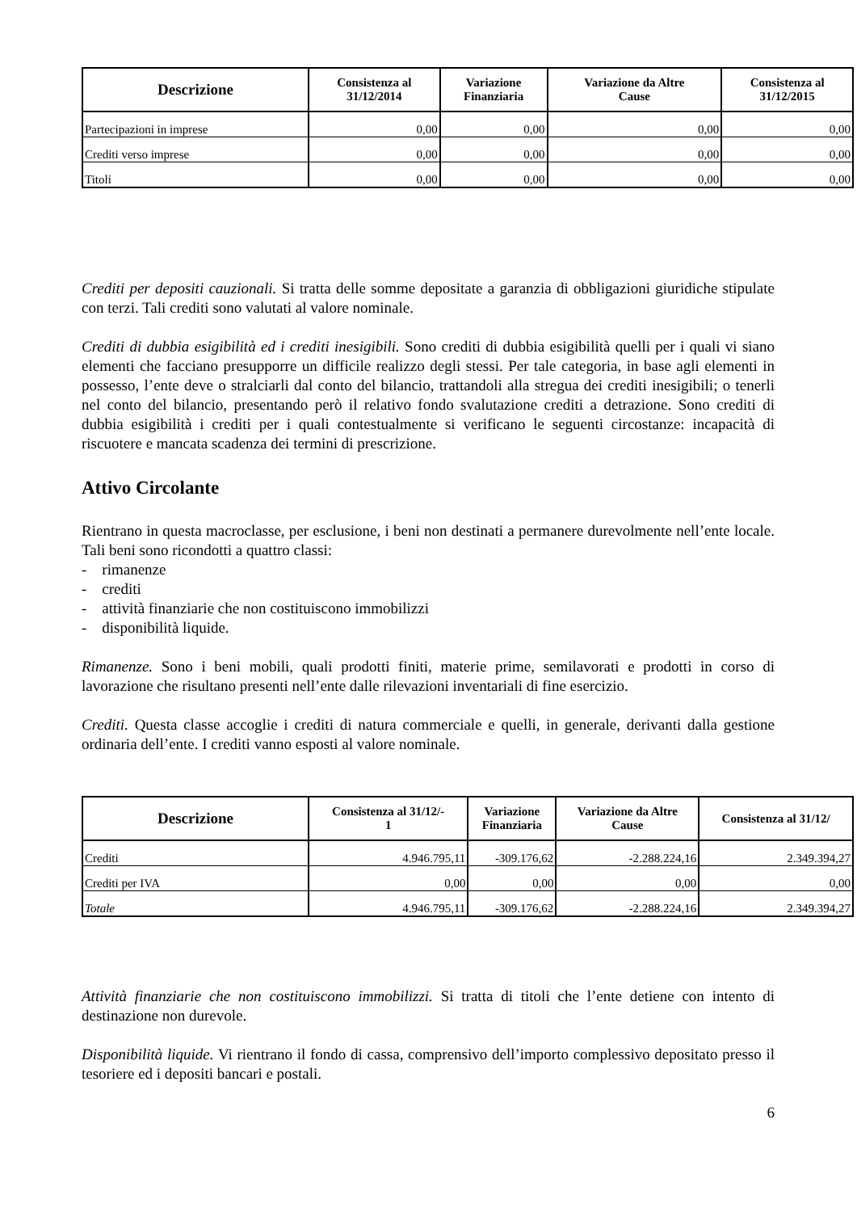| Descrizione | Consistenza al 31/12/2014 | Variazione Finanziaria | Variazione da Altre Cause | Consistenza al 31/12/2015 |
| --- | --- | --- | --- | --- |
| Partecipazioni in imprese | 0,00 | 0,00 | 0,00 | 0,00 |
| Crediti verso imprese | 0,00 | 0,00 | 0,00 | 0,00 |
| Titoli | 0,00 | 0,00 | 0,00 | 0,00 |
Crediti per depositi cauzionali. Si tratta delle somme depositate a garanzia di obbligazioni giuridiche stipulate con terzi. Tali crediti sono valutati al valore nominale.
Crediti di dubbia esigibilità ed i crediti inesigibili. Sono crediti di dubbia esigibilità quelli per i quali vi siano elementi che facciano presupporre un difficile realizzo degli stessi. Per tale categoria, in base agli elementi in possesso, l’ente deve o stralciarli dal conto del bilancio, trattandoli alla stregua dei crediti inesigibili; o tenerli nel conto del bilancio, presentando però il relativo fondo svalutazione crediti a detrazione. Sono crediti di dubbia esigibilità i crediti per i quali contestualmente si verificano le seguenti circostanze: incapacità di riscuotere e mancata scadenza dei termini di prescrizione.
Attivo Circolante
Rientrano in questa macroclasse, per esclusione, i beni non destinati a permanere durevolmente nell’ente locale. Tali beni sono ricondotti a quattro classi:
- rimanenze
- crediti
- attività finanziarie che non costituiscono immobilizzi
- disponibilità liquide.
Rimanenze. Sono i beni mobili, quali prodotti finiti, materie prime, semilavorati e prodotti in corso di lavorazione che risultano presenti nell’ente dalle rilevazioni inventariali di fine esercizio.
Crediti. Questa classe accoglie i crediti di natura commerciale e quelli, in generale, derivanti dalla gestione ordinaria dell’ente. I crediti vanno esposti al valore nominale.
| Descrizione | Consistenza al 31/12/- 1 | Variazione Finanziaria | Variazione da Altre Cause | Consistenza al 31/12/ |
| --- | --- | --- | --- | --- |
| Crediti | 4.946.795,11 | -309.176,62 | -2.288.224,16 | 2.349.394,27 |
| Crediti per IVA | 0,00 | 0,00 | 0,00 | 0,00 |
| Totale | 4.946.795,11 | -309.176,62 | -2.288.224,16 | 2.349.394,27 |
Attività finanziarie che non costituiscono immobilizzi. Si tratta di titoli che l’ente detiene con intento di destinazione non durevole.
Disponibilità liquide. Vi rientrano il fondo di cassa, comprensivo dell’importo complessivo depositato presso il tesoriere ed i depositi bancari e postali.
6